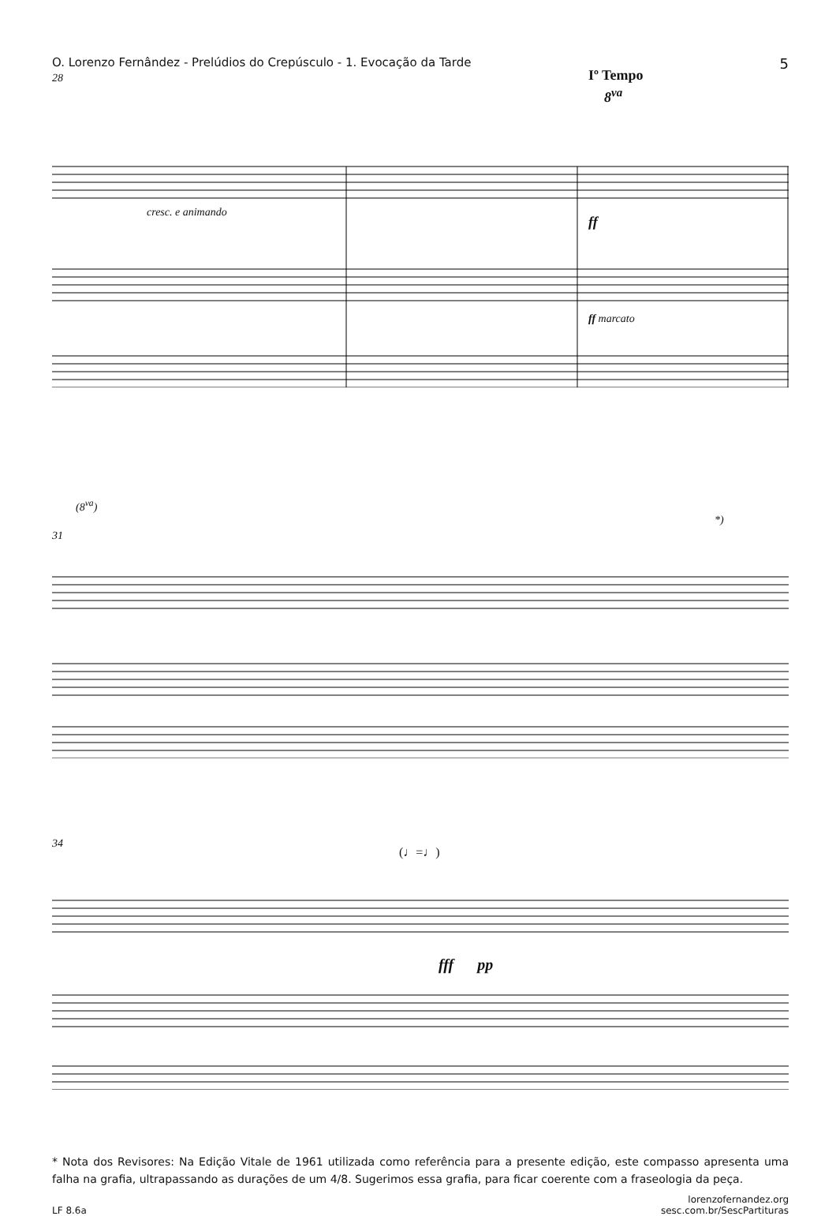O. Lorenzo Fernândez - Prelúdios do Crepúsculo - 1. Evocação da Tarde 5
28 Iº Tempo
8<sup>va</sup>
cresc. e animando
ff
ff marcato
(8<sup>va</sup>)
31
*)
34
(♩=♩)
fff pp
* Nota dos Revisores: Na Edição Vitale de 1961 utilizada como referência para a presente edição, este compasso apresenta uma falha na grafia, ultrapassando as durações de um 4/8. Sugerimos essa grafia, para ficar coerente com a fraseologia da peça.
LF 8.6a lorenzofernandez.org
sesc.com.br/SescPartituras